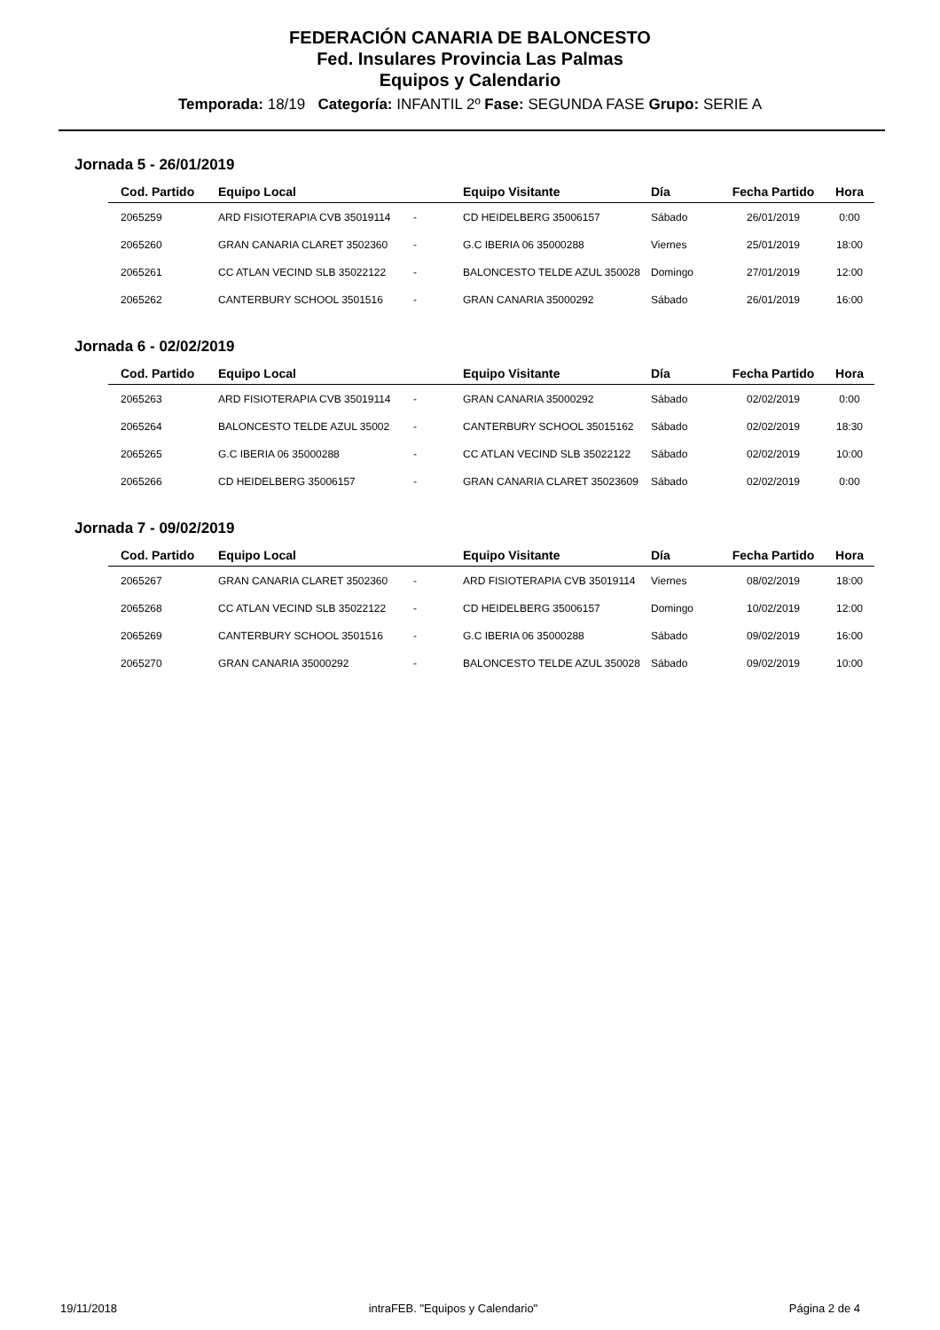FEDERACIÓN CANARIA DE BALONCESTO
Fed. Insulares Provincia Las Palmas
Equipos y Calendario
Temporada: 18/19 Categoría: INFANTIL 2º Fase: SEGUNDA FASE Grupo: SERIE A
Jornada 5 - 26/01/2019
| Cod. Partido | Equipo Local | | Equipo Visitante | Día | Fecha Partido | Hora |
| --- | --- | --- | --- | --- | --- | --- |
| 2065259 | ARD FISIOTERAPIA CVB 35019114 | - | CD HEIDELBERG 35006157 | Sábado | 26/01/2019 | 0:00 |
| 2065260 | GRAN CANARIA CLARET 3502360 | - | G.C IBERIA 06 35000288 | Viernes | 25/01/2019 | 18:00 |
| 2065261 | CC ATLAN VECIND SLB 35022122 | - | BALONCESTO TELDE AZUL 350028 | Domingo | 27/01/2019 | 12:00 |
| 2065262 | CANTERBURY SCHOOL 3501516 | - | GRAN CANARIA 35000292 | Sábado | 26/01/2019 | 16:00 |
Jornada 6 - 02/02/2019
| Cod. Partido | Equipo Local | | Equipo Visitante | Día | Fecha Partido | Hora |
| --- | --- | --- | --- | --- | --- | --- |
| 2065263 | ARD FISIOTERAPIA CVB 35019114 | - | GRAN CANARIA 35000292 | Sábado | 02/02/2019 | 0:00 |
| 2065264 | BALONCESTO TELDE AZUL 35002 | - | CANTERBURY SCHOOL 35015162 | Sábado | 02/02/2019 | 18:30 |
| 2065265 | G.C IBERIA 06 35000288 | - | CC ATLAN VECIND SLB 35022122 | Sábado | 02/02/2019 | 10:00 |
| 2065266 | CD HEIDELBERG 35006157 | - | GRAN CANARIA CLARET 35023609 | Sábado | 02/02/2019 | 0:00 |
Jornada 7 - 09/02/2019
| Cod. Partido | Equipo Local | | Equipo Visitante | Día | Fecha Partido | Hora |
| --- | --- | --- | --- | --- | --- | --- |
| 2065267 | GRAN CANARIA CLARET 3502360 | - | ARD FISIOTERAPIA CVB 35019114 | Viernes | 08/02/2019 | 18:00 |
| 2065268 | CC ATLAN VECIND SLB 35022122 | - | CD HEIDELBERG 35006157 | Domingo | 10/02/2019 | 12:00 |
| 2065269 | CANTERBURY SCHOOL 3501516 | - | G.C IBERIA 06 35000288 | Sábado | 09/02/2019 | 16:00 |
| 2065270 | GRAN CANARIA 35000292 | - | BALONCESTO TELDE AZUL 350028 | Sábado | 09/02/2019 | 10:00 |
19/11/2018 intraFEB. "Equipos y Calendario" Página 2 de 4